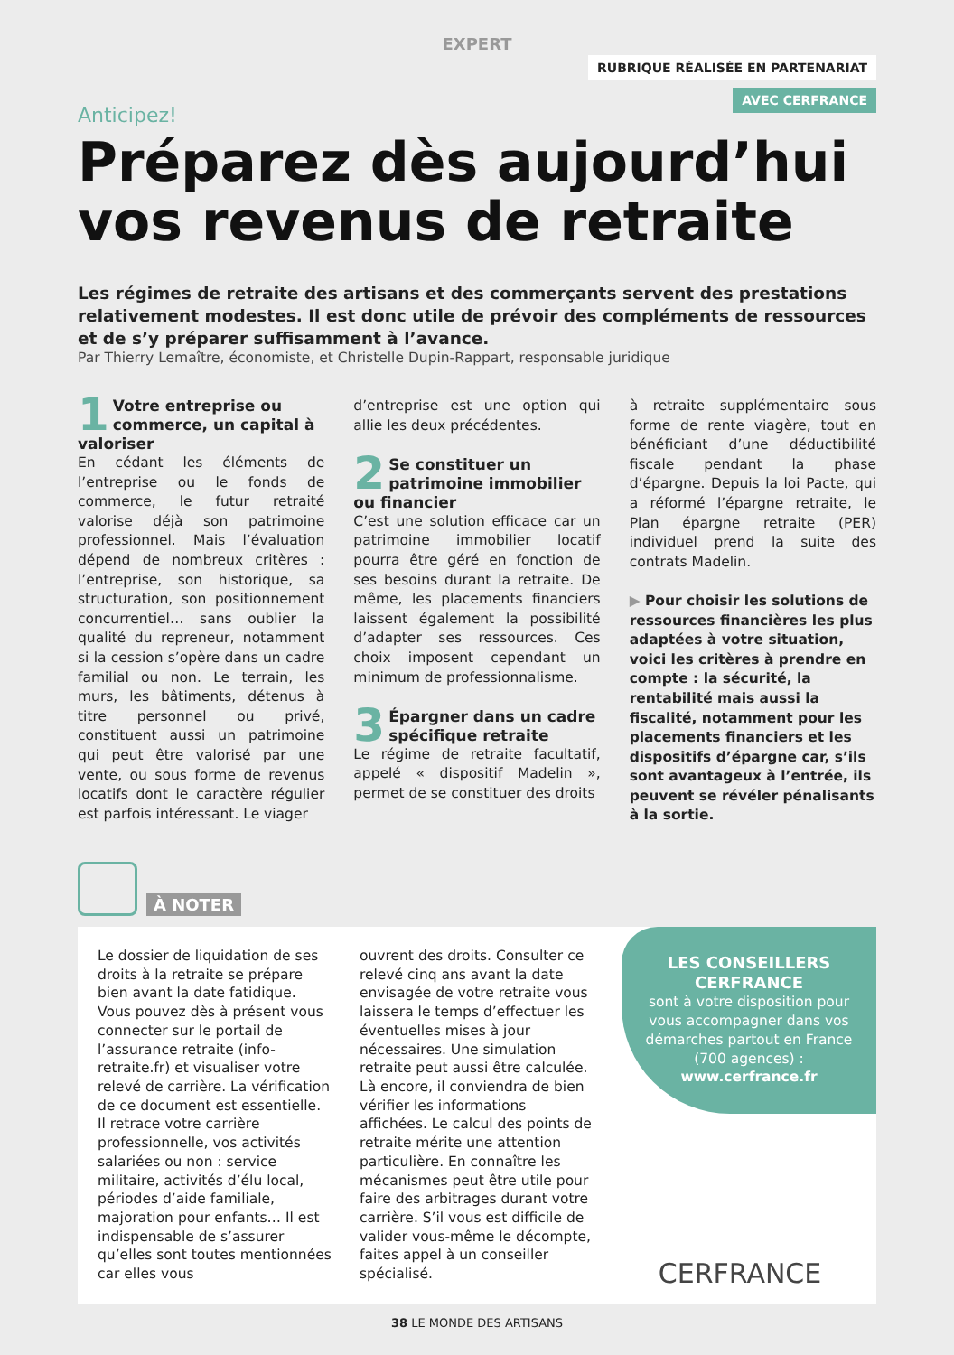EXPERT
RUBRIQUE RÉALISÉE EN PARTENARIAT
AVEC CERFRANCE
Anticipez!
Préparez dès aujourd’hui vos revenus de retraite
Les régimes de retraite des artisans et des commerçants servent des prestations relativement modestes. Il est donc utile de prévoir des compléments de ressources et de s’y préparer suffisamment à l’avance.
Par Thierry Lemaître, économiste, et Christelle Dupin-Rappart, responsable juridique
1
Votre entreprise ou commerce, un capital à valoriser
En cédant les éléments de l’entreprise ou le fonds de commerce, le futur retraité valorise déjà son patrimoine professionnel. Mais l’évaluation dépend de nombreux critères : l’entreprise, son historique, sa structuration, son positionnement concurrentiel… sans oublier la qualité du repreneur, notamment si la cession s’opère dans un cadre familial ou non. Le terrain, les murs, les bâtiments, détenus à titre personnel ou privé, constituent aussi un patrimoine qui peut être valorisé par une vente, ou sous forme de revenus locatifs dont le caractère régulier est parfois intéressant. Le viager
d’entreprise est une option qui allie les deux précédentes.
2
Se constituer un patrimoine immobilier ou financier
C’est une solution efficace car un patrimoine immobilier locatif pourra être géré en fonction de ses besoins durant la retraite. De même, les placements financiers laissent également la possibilité d’adapter ses ressources. Ces choix imposent cependant un minimum de professionnalisme.
3
Épargner dans un cadre spécifique retraite
Le régime de retraite facultatif, appelé « dispositif Madelin », permet de se constituer des droits
à retraite supplémentaire sous forme de rente viagère, tout en bénéficiant d’une déductibilité fiscale pendant la phase d’épargne. Depuis la loi Pacte, qui a réformé l’épargne retraite, le Plan épargne retraite (PER) individuel prend la suite des contrats Madelin.
▶ Pour choisir les solutions de ressources financières les plus adaptées à votre situation, voici les critères à prendre en compte : la sécurité, la rentabilité mais aussi la fiscalité, notamment pour les placements financiers et les dispositifs d’épargne car, s’ils sont avantageux à l’entrée, ils peuvent se révéler pénalisants à la sortie.
À NOTER
Le dossier de liquidation de ses droits à la retraite se prépare bien avant la date fatidique. Vous pouvez dès à présent vous connecter sur le portail de l’assurance retraite (info-retraite.fr) et visualiser votre relevé de carrière. La vérification de ce document est essentielle. Il retrace votre carrière professionnelle, vos activités salariées ou non : service militaire, activités d’élu local, périodes d’aide familiale, majoration pour enfants… Il est indispensable de s’assurer qu’elles sont toutes mentionnées car elles vous
ouvrent des droits. Consulter ce relevé cinq ans avant la date envisagée de votre retraite vous laissera le temps d’effectuer les éventuelles mises à jour nécessaires. Une simulation retraite peut aussi être calculée. Là encore, il conviendra de bien vérifier les informations affichées. Le calcul des points de retraite mérite une attention particulière. En connaître les mécanismes peut être utile pour faire des arbitrages durant votre carrière. S’il vous est difficile de valider vous-même le décompte, faites appel à un conseiller spécialisé.
LES CONSEILLERS CERFRANCE
sont à votre disposition pour vous accompagner dans vos démarches partout en France (700 agences) :
www.cerfrance.fr
CERFRANCE
38 LE MONDE DES ARTISANS